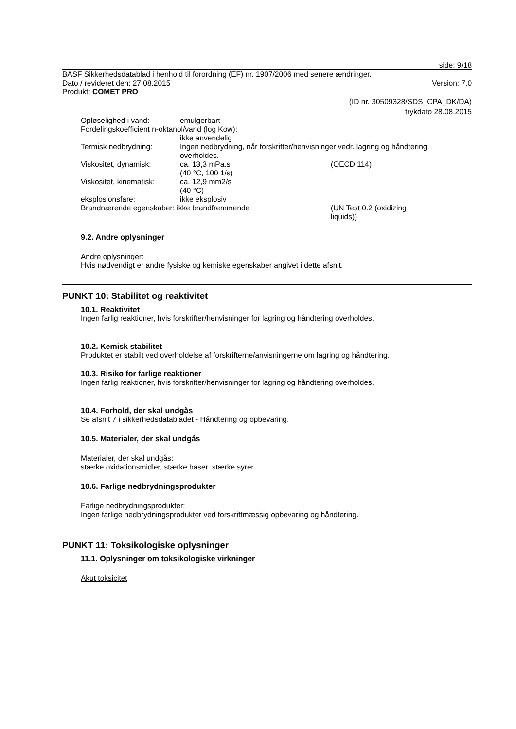side: 9/18
BASF Sikkerhedsdatablad i henhold til forordning (EF) nr. 1907/2006 med senere ændringer.
Dato / revideret den: 27.08.2015 Version: 7.0
Produkt: COMET PRO
(ID nr. 30509328/SDS_CPA_DK/DA)
trykdato 28.08.2015
Opløselighed i vand: emulgerbart
Fordelingskoefficient n-oktanol/vand (log Kow):
ikke anvendelig
Termisk nedbrydning: Ingen nedbrydning, når forskrifter/henvisninger vedr. lagring og håndtering overholdes.
Viskositet, dynamisk: ca. 13,3 mPa.s
(40 °C, 100 1/s) (OECD 114)
Viskositet, kinematisk: ca. 12,9 mm2/s
(40 °C)
eksplosionsfare: ikke eksplosiv
Brandnærende egenskaber: ikke brandfremmende (UN Test 0.2 (oxidizing liquids))
9.2. Andre oplysninger
Andre oplysninger:
Hvis nødvendigt er andre fysiske og kemiske egenskaber angivet i dette afsnit.
PUNKT 10: Stabilitet og reaktivitet
10.1. Reaktivitet
Ingen farlig reaktioner, hvis forskrifter/henvisninger for lagring og håndtering overholdes.
10.2. Kemisk stabilitet
Produktet er stabilt ved overholdelse af forskrifterne/anvisningerne om lagring og håndtering.
10.3. Risiko for farlige reaktioner
Ingen farlig reaktioner, hvis forskrifter/henvisninger for lagring og håndtering overholdes.
10.4. Forhold, der skal undgås
Se afsnit 7 i sikkerhedsdatabladet - Håndtering og opbevaring.
10.5. Materialer, der skal undgås
Materialer, der skal undgås:
stærke oxidationsmidler, stærke baser, stærke syrer
10.6. Farlige nedbrydningsprodukter
Farlige nedbrydningsprodukter:
Ingen farlige nedbrydningsprodukter ved forskriftmæssig opbevaring og håndtering.
PUNKT 11: Toksikologiske oplysninger
11.1. Oplysninger om toksikologiske virkninger
Akut toksicitet